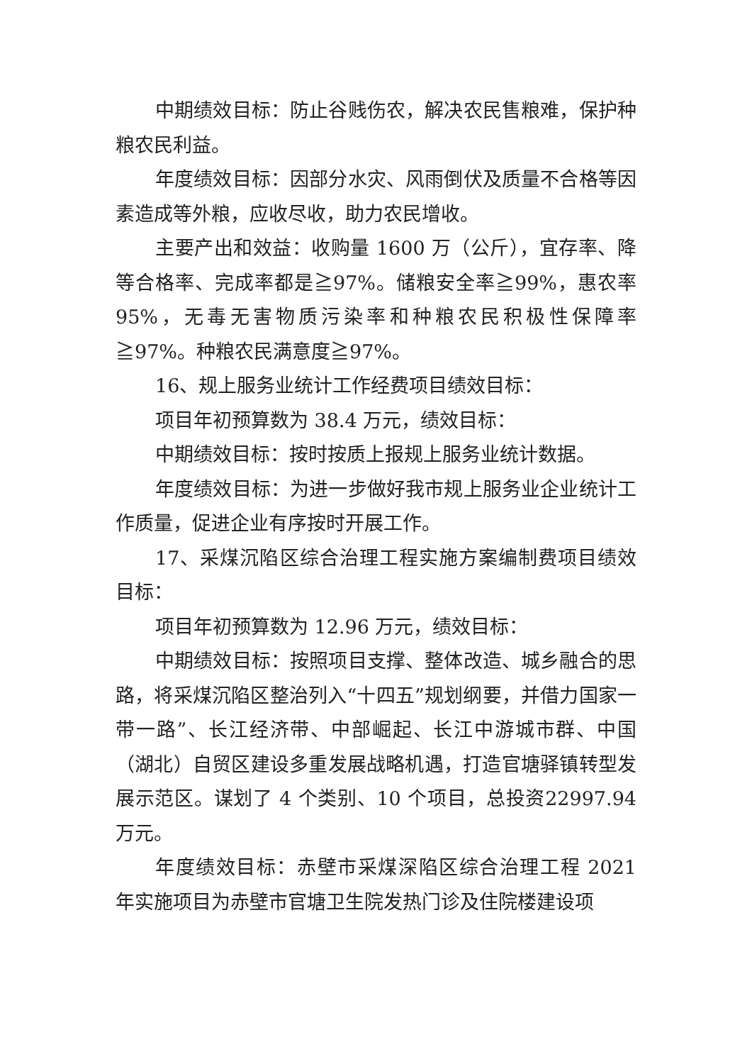中期绩效目标：防止谷贱伤农，解决农民售粮难，保护种粮农民利益。
年度绩效目标：因部分水灾、风雨倒伏及质量不合格等因素造成等外粮，应收尽收，助力农民增收。
主要产出和效益：收购量 1600 万（公斤），宜存率、降等合格率、完成率都是≧97%。储粮安全率≧99%，惠农率 95%，无毒无害物质污染率和种粮农民积极性保障率≧97%。种粮农民满意度≧97%。
16、规上服务业统计工作经费项目绩效目标：
项目年初预算数为 38.4 万元，绩效目标：
中期绩效目标：按时按质上报规上服务业统计数据。
年度绩效目标：为进一步做好我市规上服务业企业统计工作质量，促进企业有序按时开展工作。
17、采煤沉陷区综合治理工程实施方案编制费项目绩效目标：
项目年初预算数为 12.96 万元，绩效目标：
中期绩效目标：按照项目支撑、整体改造、城乡融合的思路，将采煤沉陷区整治列入“十四五”规划纲要，并借力国家一带一路”、长江经济带、中部崛起、长江中游城市群、中国（湖北）自贸区建设多重发展战略机遇，打造官塘驿镇转型发展示范区。谋划了 4 个类别、10 个项目，总投资22997.94 万元。
年度绩效目标：赤壁市采煤深陷区综合治理工程 2021 年实施项目为赤壁市官塘卫生院发热门诊及住院楼建设项